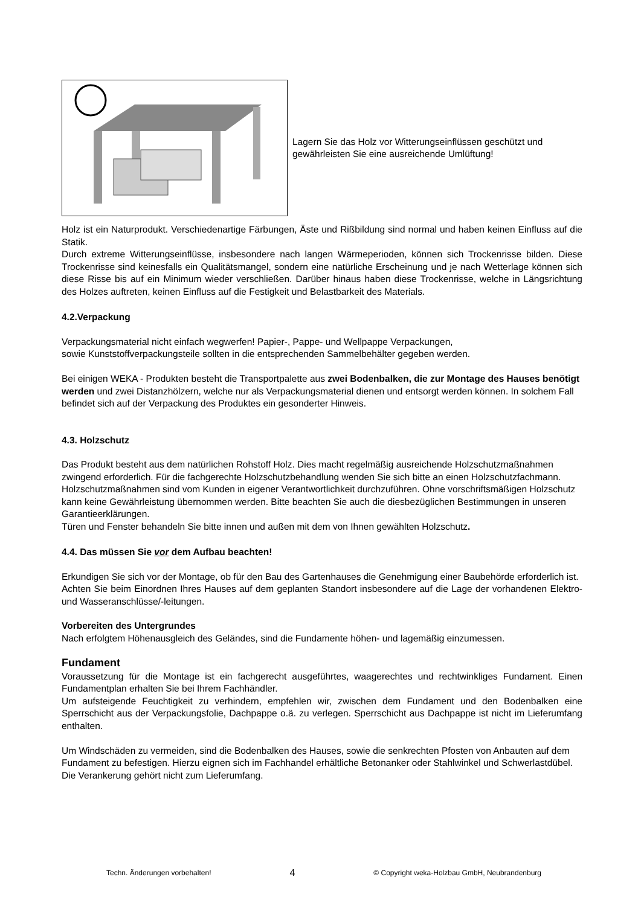Lagern Sie das Holz vor Witterungseinflüssen geschützt und gewährleisten Sie eine ausreichende Umlüftung!
Holz ist ein Naturprodukt. Verschiedenartige Färbungen, Äste und Rißbildung sind normal und haben keinen Einfluss auf die Statik.
Durch extreme Witterungseinflüsse, insbesondere nach langen Wärmeperioden, können sich Trockenrisse bilden. Diese Trockenrisse sind keinesfalls ein Qualitätsmangel, sondern eine natürliche Erscheinung und je nach Wetterlage können sich diese Risse bis auf ein Minimum wieder verschließen. Darüber hinaus haben diese Trockenrisse, welche in Längsrichtung des Holzes auftreten, keinen Einfluss auf die Festigkeit und Belastbarkeit des Materials.
4.2.Verpackung
Verpackungsmaterial nicht einfach wegwerfen! Papier-, Pappe- und Wellpappe Verpackungen,
sowie Kunststoffverpackungsteile sollten in die entsprechenden Sammelbehälter gegeben werden.
Bei einigen WEKA - Produkten besteht die Transportpalette aus zwei Bodenbalken, die zur Montage des Hauses benötigt werden und zwei Distanzhölzern, welche nur als Verpackungsmaterial dienen und entsorgt werden können. In solchem Fall befindet sich auf der Verpackung des Produktes ein gesonderter Hinweis.
4.3. Holzschutz
Das Produkt besteht aus dem natürlichen Rohstoff Holz. Dies macht regelmäßig ausreichende Holzschutzmaßnahmen zwingend erforderlich. Für die fachgerechte Holzschutzbehandlung wenden Sie sich bitte an einen Holzschutzfachmann.
Holzschutzmaßnahmen sind vom Kunden in eigener Verantwortlichkeit durchzuführen. Ohne vorschriftsmäßigen Holzschutz kann keine Gewährleistung übernommen werden. Bitte beachten Sie auch die diesbezüglichen Bestimmungen in unseren Garantieerklärungen.
Türen und Fenster behandeln Sie bitte innen und außen mit dem von Ihnen gewählten Holzschutz.
4.4. Das müssen Sie vor dem Aufbau beachten!
Erkundigen Sie sich vor der Montage, ob für den Bau des Gartenhauses die Genehmigung einer Baubehörde erforderlich ist.
Achten Sie beim Einordnen Ihres Hauses auf dem geplanten Standort insbesondere auf die Lage der vorhandenen Elektro- und Wasseranschlüsse/-leitungen.
Vorbereiten des Untergrundes
Nach erfolgtem Höhenausgleich des Geländes, sind die Fundamente höhen- und lagemäßig einzumessen.
Fundament
Voraussetzung für die Montage ist ein fachgerecht ausgeführtes, waagerechtes und rechtwinkliges Fundament. Einen Fundamentplan erhalten Sie bei Ihrem Fachhändler.
Um aufsteigende Feuchtigkeit zu verhindern, empfehlen wir, zwischen dem Fundament und den Bodenbalken eine Sperrschicht aus der Verpackungsfolie, Dachpappe o.ä. zu verlegen. Sperrschicht aus Dachpappe ist nicht im Lieferumfang enthalten.
Um Windschäden zu vermeiden, sind die Bodenbalken des Hauses, sowie die senkrechten Pfosten von Anbauten auf dem Fundament zu befestigen. Hierzu eignen sich im Fachhandel erhältliche Betonanker oder Stahlwinkel und Schwerlastdübel. Die Verankerung gehört nicht zum Lieferumfang.
Techn. Änderungen vorbehalten! 4 © Copyright weka-Holzbau GmbH, Neubrandenburg